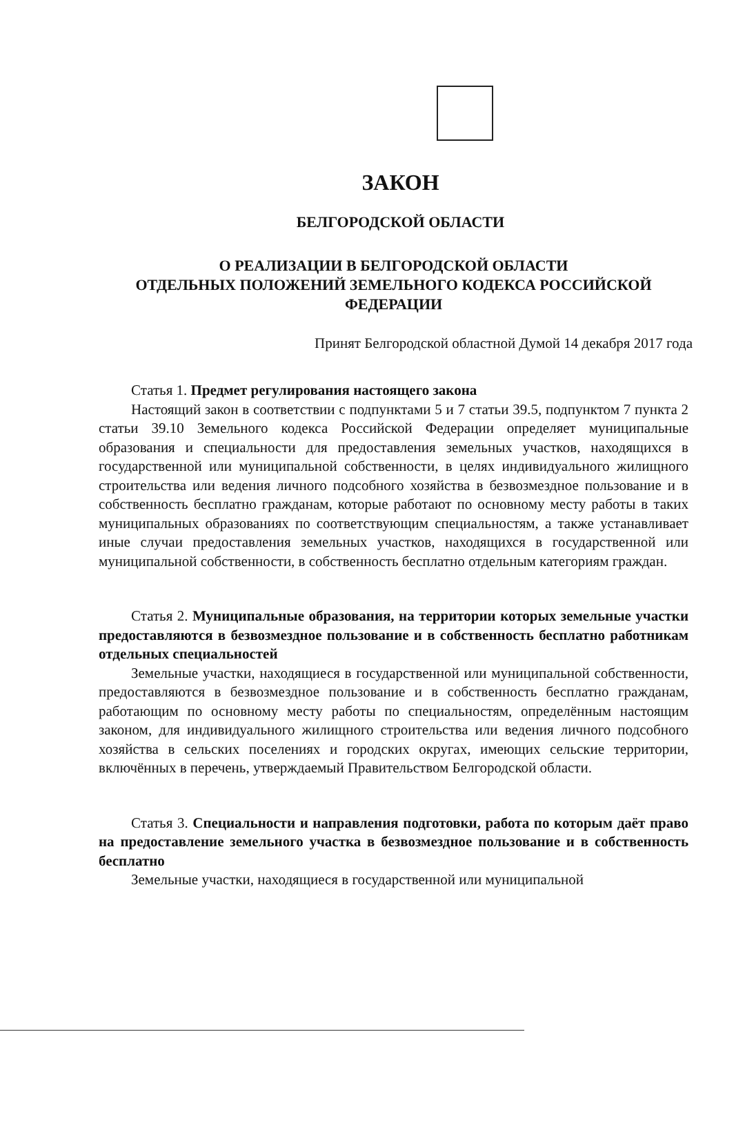ЗАКОН
БЕЛГОРОДСКОЙ ОБЛАСТИ
О РЕАЛИЗАЦИИ В БЕЛГОРОДСКОЙ ОБЛАСТИ
ОТДЕЛЬНЫХ ПОЛОЖЕНИЙ ЗЕМЕЛЬНОГО КОДЕКСА РОССИЙСКОЙ ФЕДЕРАЦИИ
Принят Белгородской областной Думой 14 декабря 2017 года
Статья 1. Предмет регулирования настоящего закона
Настоящий закон в соответствии с подпунктами 5 и 7 статьи 39.5, подпунктом 7 пункта 2 статьи 39.10 Земельного кодекса Российской Федерации определяет муниципальные образования и специальности для предоставления земельных участков, находящихся в государственной или муниципальной собственности, в целях индивидуального жилищного строительства или ведения личного подсобного хозяйства в безвозмездное пользование и в собственность бесплатно гражданам, которые работают по основному месту работы в таких муниципальных образованиях по соответствующим специальностям, а также устанавливает иные случаи предоставления земельных участков, находящихся в государственной или муниципальной собственности, в собственность бесплатно отдельным категориям граждан.
Статья 2. Муниципальные образования, на территории которых земельные участки предоставляются в безвозмездное пользование и в собственность бесплатно работникам отдельных специальностей
Земельные участки, находящиеся в государственной или муниципальной собственности, предоставляются в безвозмездное пользование и в собственность бесплатно гражданам, работающим по основному месту работы по специальностям, определённым настоящим законом, для индивидуального жилищного строительства или ведения личного подсобного хозяйства в сельских поселениях и городских округах, имеющих сельские территории, включённых в перечень, утверждаемый Правительством Белгородской области.
Статья 3. Специальности и направления подготовки, работа по которым даёт право на предоставление земельного участка в безвозмездное пользование и в собственность бесплатно
Земельные участки, находящиеся в государственной или муниципальной